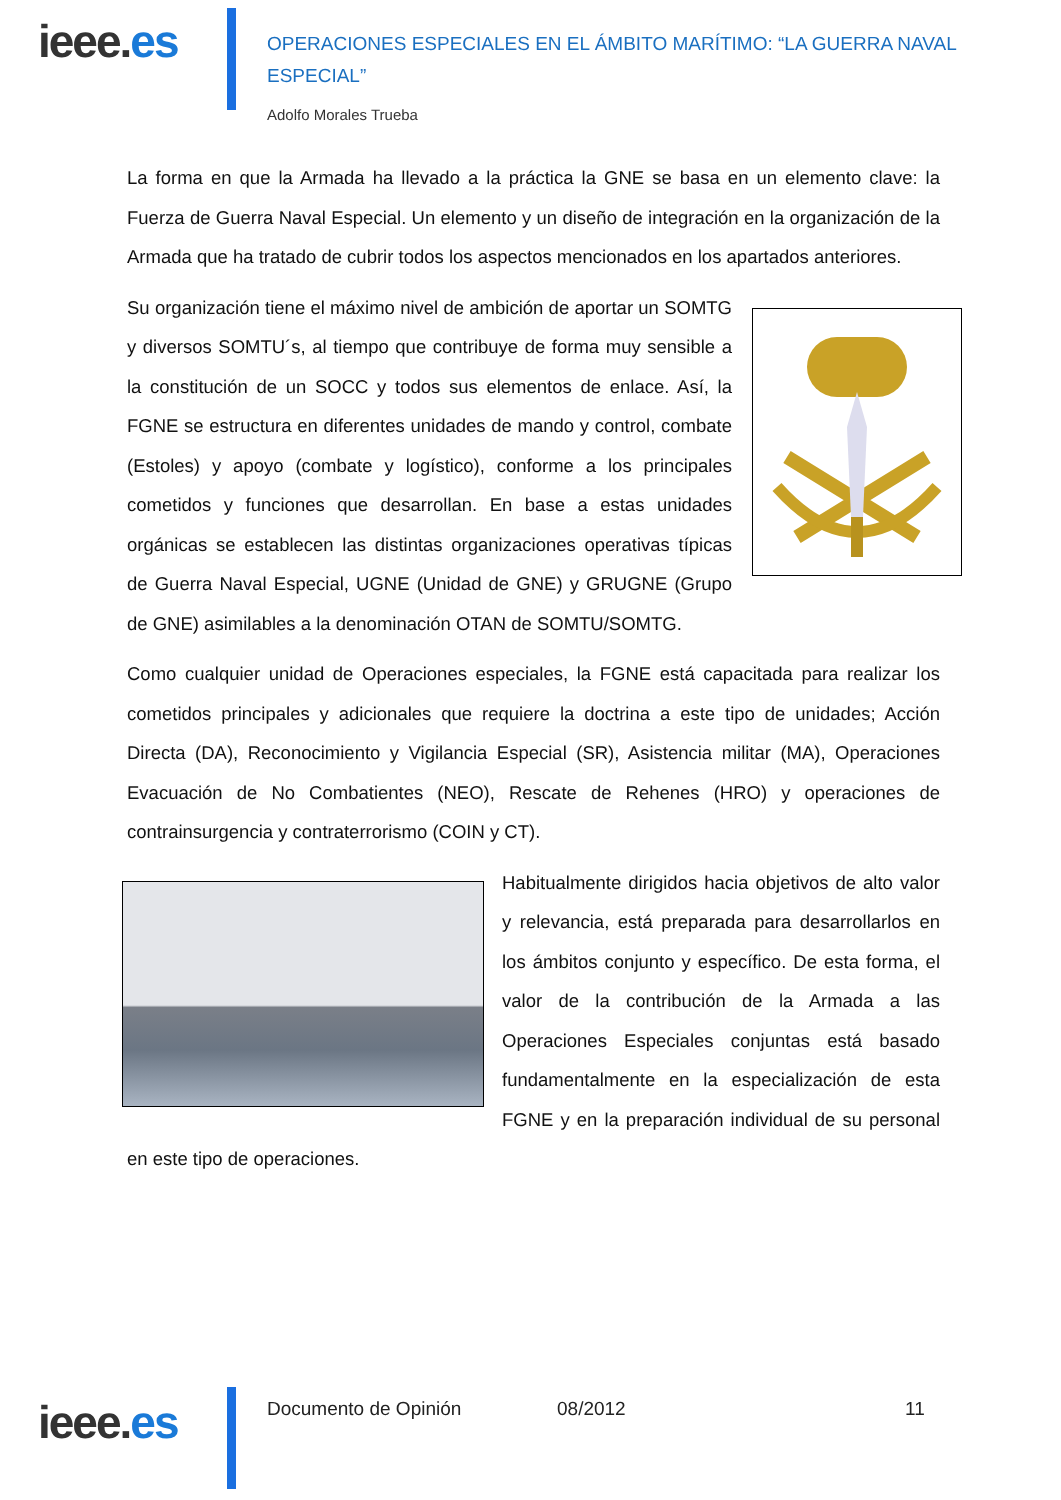ieee.es
OPERACIONES ESPECIALES EN EL ÁMBITO MARÍTIMO: “LA GUERRA NAVAL ESPECIAL”
Adolfo Morales Trueba
La forma en que la Armada ha llevado a la práctica la GNE se basa en un elemento clave: la Fuerza de Guerra Naval Especial. Un elemento y un diseño de integración en la organización de la Armada que ha tratado de cubrir todos los aspectos mencionados en los apartados anteriores.
Su organización tiene el máximo nivel de ambición de aportar un SOMTG y diversos SOMTU´s, al tiempo que contribuye de forma muy sensible a la constitución de un SOCC y todos sus elementos de enlace. Así, la FGNE se estructura en diferentes unidades de mando y control, combate (Estoles) y apoyo (combate y logístico), conforme a los principales cometidos y funciones que desarrollan. En base a estas unidades orgánicas se establecen las distintas organizaciones operativas típicas de Guerra Naval Especial, UGNE (Unidad de GNE) y GRUGNE (Grupo de GNE) asimilables a la denominación OTAN de SOMTU/SOMTG.
Como cualquier unidad de Operaciones especiales, la FGNE está capacitada para realizar los cometidos principales y adicionales que requiere la doctrina a este tipo de unidades; Acción Directa (DA), Reconocimiento y Vigilancia Especial (SR), Asistencia militar (MA), Operaciones Evacuación de No Combatientes (NEO), Rescate de Rehenes (HRO) y operaciones de contrainsurgencia y contraterrorismo (COIN y CT).
Habitualmente dirigidos hacia objetivos de alto valor y relevancia, está preparada para desarrollarlos en los ámbitos conjunto y específico. De esta forma, el valor de la contribución de la Armada a las Operaciones Especiales conjuntas está basado fundamentalmente en la especialización de esta FGNE y en la preparación individual de su personal en este tipo de operaciones.
ieee.es Documento de Opinión 08/2012 11